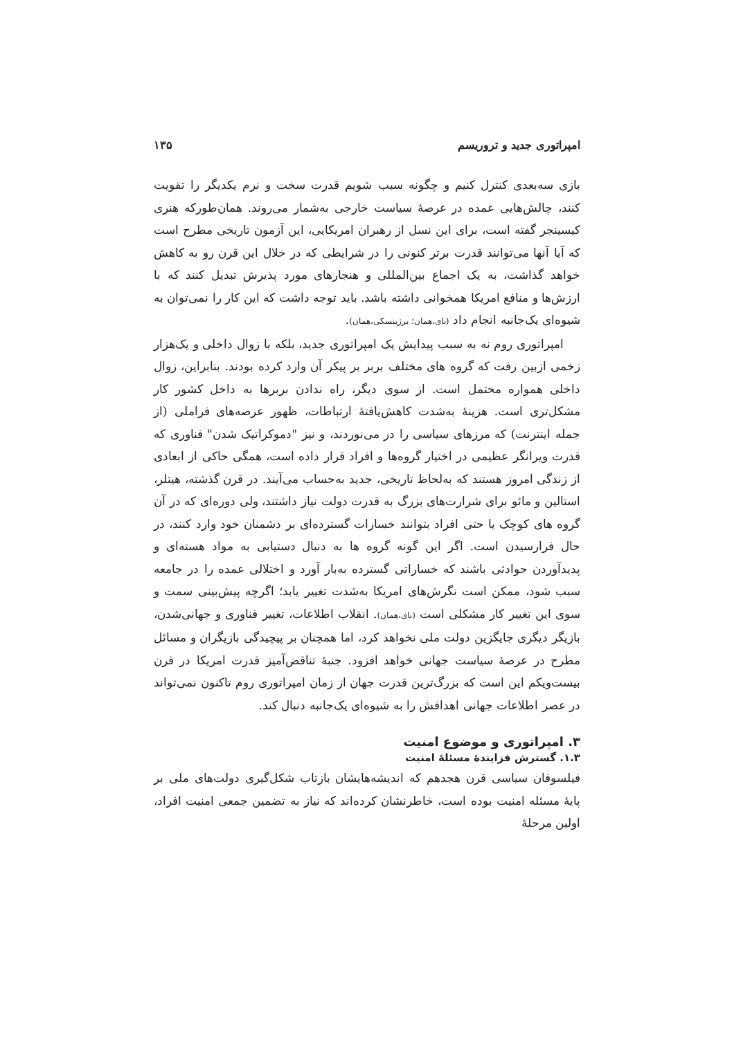امپراتوری جدید و تروریسم ۱۳۵
بازی سه‌بعدی کنترل کنیم و چگونه سبب شویم قدرت سخت و نرم یکدیگر را تقویت کنند، چالش‌هایی عمده در عرصهٔ سیاست خارجی به‌شمار می‌روند. همان‌طورکه هنری کیسینجر گفته است، برای این نسل از رهبران امریکایی، این آزمون تاریخی مطرح است که آیا آنها می‌توانند قدرت برتر کنونی را در شرایطی که در خلال این قرن رو به کاهش خواهد گذاشت، به یک اجماع بین‌المللی و هنجارهای مورد پذیرش تبدیل کنند که با ارزش‌ها و منافع امریکا همخوانی داشته باشد. باید توجه داشت که این کار را نمی‌توان به شیوه‌ای یک‌جانبه انجام داد (نای،همان؛ برژینسکی،همان).
امپراتوری روم نه به سبب پیدایش یک امپراتوری جدید، بلکه با زوال داخلی و یک‌هزار زخمی ازبین رفت که گروه های مختلف بربر بر پیکر آن وارد کرده بودند. بنابراین، زوال داخلی همواره محتمل است. از سوی دیگر، راه ندادن بربرها به داخل کشور کار مشکل‌تری است. هزینهٔ به‌شدت کاهش‌یافتهٔ ارتباطات، ظهور عرصه‌های فراملی (از جمله اینترنت) که مرزهای سیاسی را در می‌نوردند، و نیز "دموکراتیک شدن" فناوری که قدرت ویرانگر عظیمی در اختیار گروه‌ها و افراد قرار داده است، همگی حاکی از ابعادی از زندگی امروز هستند که به‌لحاظ تاریخی، جدید به‌حساب می‌آیند. در قرن گذشته، هیتلر، استالین و مائو برای شرارت‌های بزرگ به قدرت دولت نیاز داشتند، ولی دوره‌ای که در آن گروه های کوچک یا حتی افراد بتوانند خسارات گسترده‌ای بر دشمنان خود وارد کنند، در حال فرارسیدن است. اگر این گونه گروه ها به دنبال دستیابی به مواد هسته‌ای و پدیدآوردن حوادثی باشند که خساراتی گسترده به‌بار آورد و اختلالی عمده را در جامعه سبب شود، ممکن است نگرش‌های امریکا به‌شدت تغییر یابد؛ اگرچه پیش‌بینی سمت و سوی این تغییر کار مشکلی است (نای،همان). انقلاب اطلاعات، تغییر فناوری و جهانی‌شدن، بازیگر دیگری جایگزین دولت ملی نخواهد کرد، اما همچنان بر پیچیدگی بازیگران و مسائل مطرح در عرصهٔ سیاست جهانی خواهد افزود. جنبهٔ تناقض‌آمیز قدرت امریکا در قرن بیست‌ویکم این است که بزرگ‌ترین قدرت جهان از زمان امپراتوری روم تاکنون نمی‌تواند در عصر اطلاعات جهانی اهدافش را به شیوه‌ای یک‌جانبه دنبال کند.
۳. امپراتوری و موضوع امنیت
۱.۳. گسترش فزایندهٔ مسئلهٔ امنیت
فیلسوفان سیاسی قرن هجدهم که اندیشه‌هایشان بازتاب شکل‌گیری دولت‌های ملی بر پایهٔ مسئله امنیت بوده است، خاطرنشان کرده‌اند که نیاز به تضمین جمعی امنیت افراد، اولین مرحلهٔ